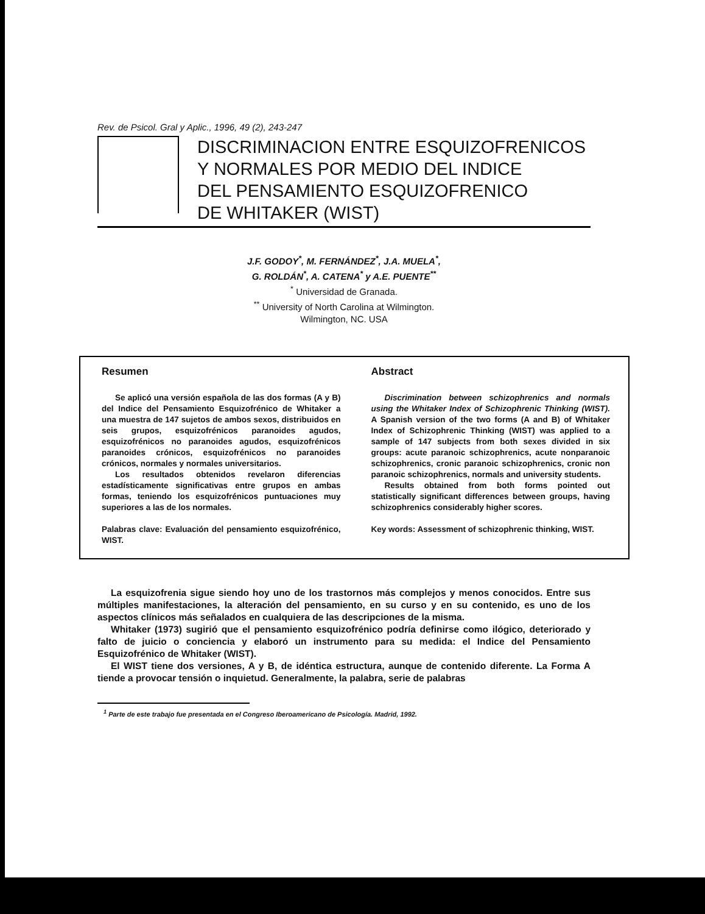Rev. de Psicol. Gral y Aplic., 1996, 49 (2), 243-247
DISCRIMINACION ENTRE ESQUIZOFRENICOS
Y NORMALES POR MEDIO DEL INDICE
DEL PENSAMIENTO ESQUIZOFRENICO
DE WHITAKER (WIST)
J.F. GODOY<sup>*</sup>, M. FERNÁNDEZ<sup>*</sup>, J.A. MUELA<sup>*</sup>,
G. ROLDÁN<sup>*</sup>, A. CATENA<sup>*</sup> y A.E. PUENTE<sup>**</sup>
<sup>*</sup> Universidad de Granada.
<sup>**</sup> University of North Carolina at Wilmington.
Wilmington, NC. USA
Resumen
Se aplicó una versión española de las dos formas (A y B) del Indice del Pensamiento Esquizofrénico de Whitaker a una muestra de 147 sujetos de ambos sexos, distribuidos en seis grupos, esquizofrénicos paranoides agudos, esquizofrénicos no paranoides agudos, esquizofrénicos paranoides crónicos, esquizofrénicos no paranoides crónicos, normales y normales universitarios.
Los resultados obtenidos revelaron diferencias estadísticamente significativas entre grupos en ambas formas, teniendo los esquizofrénicos puntuaciones muy superiores a las de los normales.
Palabras clave: Evaluación del pensamiento esquizofrénico, WIST.
Abstract
Discrimination between schizophrenics and normals using the Whitaker Index of Schizophrenic Thinking (WIST). A Spanish version of the two forms (A and B) of Whitaker Index of Schizophrenic Thinking (WIST) was applied to a sample of 147 subjects from both sexes divided in six groups: acute paranoic schizophrenics, acute nonparanoic schizophrenics, cronic paranoic schizophrenics, cronic non paranoic schizophrenics, normals and university students.
Results obtained from both forms pointed out statistically significant differences between groups, having schizophrenics considerably higher scores.
Key words: Assessment of schizophrenic thinking, WIST.
La esquizofrenia sigue siendo hoy uno de los trastornos más complejos y menos conocidos. Entre sus múltiples manifestaciones, la alteración del pensamiento, en su curso y en su contenido, es uno de los aspectos clínicos más señalados en cualquiera de las descripciones de la misma.
Whitaker (1973) sugirió que el pensamiento esquizofrénico podría definirse como ilógico, deteriorado y falto de juicio o conciencia y elaboró un instrumento para su medida: el Indice del Pensamiento Esquizofrénico de Whitaker (WIST).
El WIST tiene dos versiones, A y B, de idéntica estructura, aunque de contenido diferente. La Forma A tiende a provocar tensión o inquietud. Generalmente, la palabra, serie de palabras
<sup>1</sup> Parte de este trabajo fue presentada en el Congreso Iberoamericano de Psicología. Madrid, 1992.